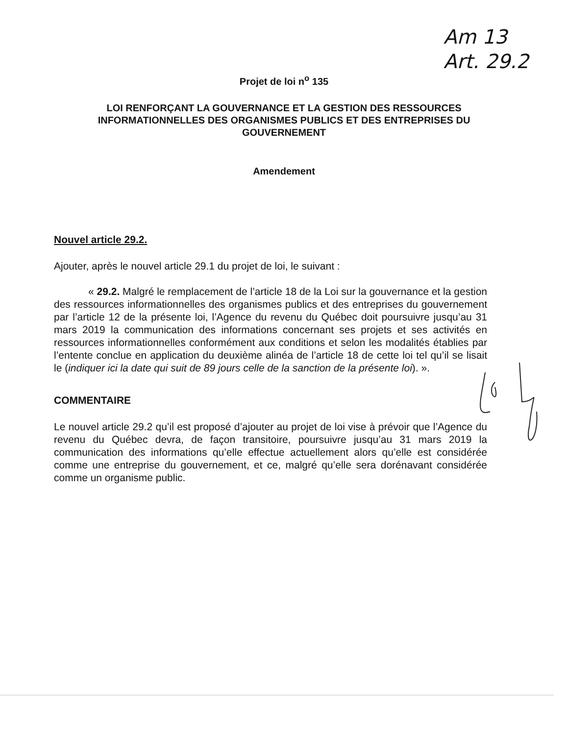Am 13
Art. 29.2
Projet de loi n<sup>o</sup> 135
LOI RENFORÇANT LA GOUVERNANCE ET LA GESTION DES RESSOURCES
INFORMATIONNELLES DES ORGANISMES PUBLICS ET DES ENTREPRISES DU
GOUVERNEMENT
Amendement
Nouvel article 29.2.
Ajouter, après le nouvel article 29.1 du projet de loi, le suivant :
« 29.2. Malgré le remplacement de l’article 18 de la Loi sur la gouvernance et la gestion des ressources informationnelles des organismes publics et des entreprises du gouvernement par l’article 12 de la présente loi, l’Agence du revenu du Québec doit poursuivre jusqu’au 31 mars 2019 la communication des informations concernant ses projets et ses activités en ressources informationnelles conformément aux conditions et selon les modalités établies par l’entente conclue en application du deuxième alinéa de l’article 18 de cette loi tel qu’il se lisait le (indiquer ici la date qui suit de 89 jours celle de la sanction de la présente loi). ».
COMMENTAIRE
Le nouvel article 29.2 qu’il est proposé d’ajouter au projet de loi vise à prévoir que l’Agence du revenu du Québec devra, de façon transitoire, poursuivre jusqu’au 31 mars 2019 la communication des informations qu’elle effectue actuellement alors qu’elle est considérée comme une entreprise du gouvernement, et ce, malgré qu’elle sera dorénavant considérée comme un organisme public.